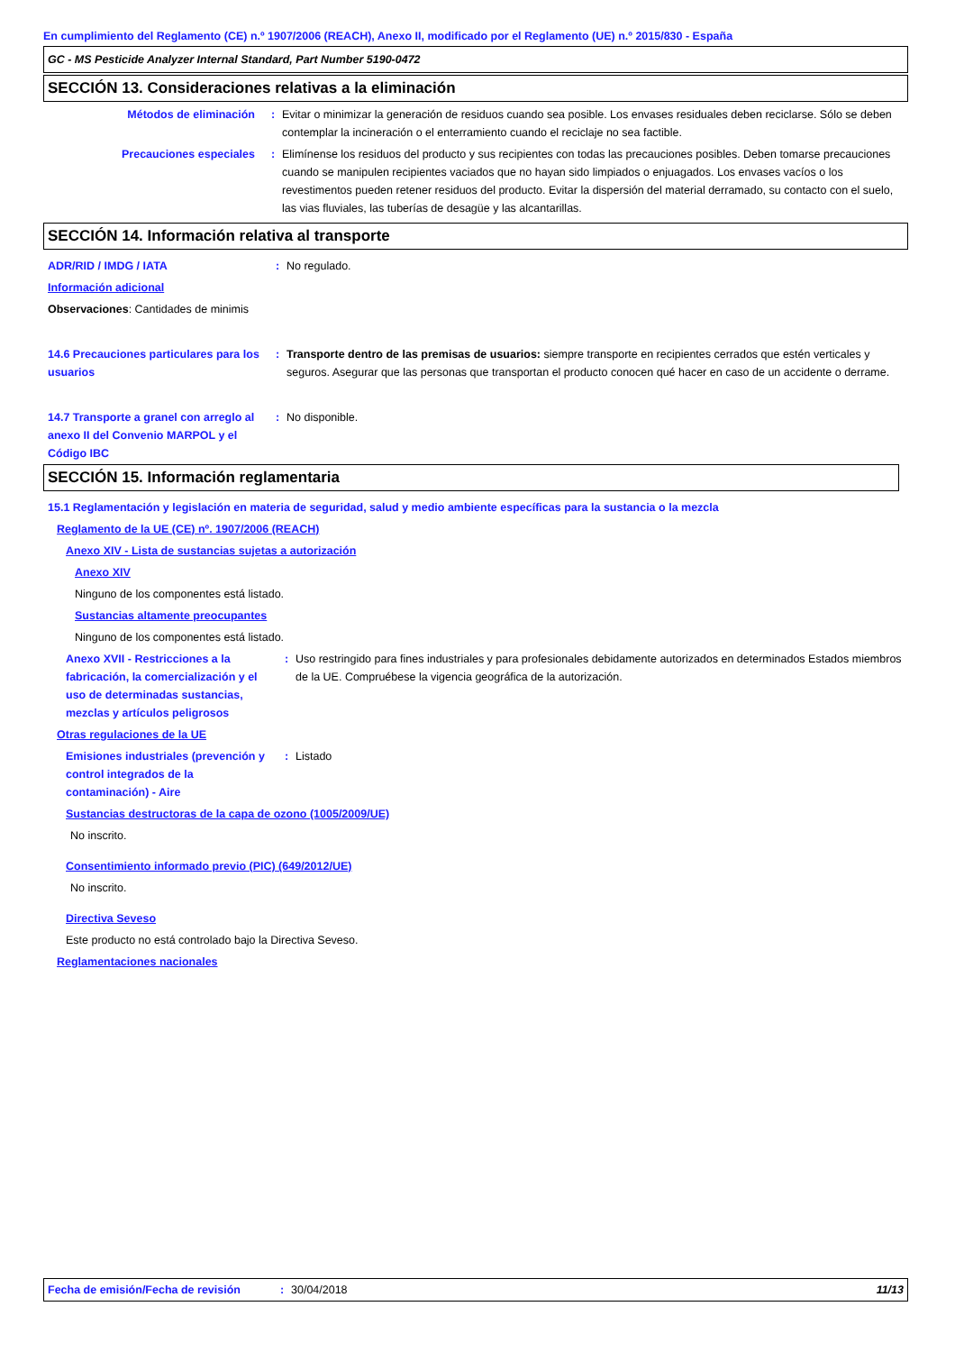En cumplimiento del Reglamento (CE) n.º 1907/2006 (REACH), Anexo II, modificado por el Reglamento (UE) n.º 2015/830 - España
GC - MS Pesticide Analyzer Internal Standard, Part Number 5190-0472
SECCIÓN 13. Consideraciones relativas a la eliminación
Métodos de eliminación : Evitar o minimizar la generación de residuos cuando sea posible. Los envases residuales deben reciclarse. Sólo se deben contemplar la incineración o el enterramiento cuando el reciclaje no sea factible.
Precauciones especiales : Elimínense los residuos del producto y sus recipientes con todas las precauciones posibles. Deben tomarse precauciones cuando se manipulen recipientes vaciados que no hayan sido limpiados o enjuagados. Los envases vacíos o los revestimentos pueden retener residuos del producto. Evitar la dispersión del material derramado, su contacto con el suelo, las vias fluviales, las tuberías de desagüe y las alcantarillas.
SECCIÓN 14. Información relativa al transporte
ADR/RID / IMDG / IATA : No regulado.
Información adicional
Observaciones: Cantidades de minimis
14.6 Precauciones particulares para los usuarios
: Transporte dentro de las premisas de usuarios: siempre transporte en recipientes cerrados que estén verticales y seguros. Asegurar que las personas que transportan el producto conocen qué hacer en caso de un accidente o derrame.
14.7 Transporte a granel con arreglo al anexo II del Convenio MARPOL y el Código IBC
: No disponible.
SECCIÓN 15. Información reglamentaria
15.1 Reglamentación y legislación en materia de seguridad, salud y medio ambiente específicas para la sustancia o la mezcla
Reglamento de la UE (CE) nº. 1907/2006 (REACH)
Anexo XIV - Lista de sustancias sujetas a autorización
Anexo XIV
Ninguno de los componentes está listado.
Sustancias altamente preocupantes
Ninguno de los componentes está listado.
Anexo XVII - Restricciones a la fabricación, la comercialización y el uso de determinadas sustancias, mezclas y artículos peligrosos
: Uso restringido para fines industriales y para profesionales debidamente autorizados en determinados Estados miembros de la UE. Compruébese la vigencia geográfica de la autorización.
Otras regulaciones de la UE
Emisiones industriales (prevención y control integrados de la contaminación) - Aire
: Listado
Sustancias destructoras de la capa de ozono (1005/2009/UE)
No inscrito.
Consentimiento informado previo (PIC) (649/2012/UE)
No inscrito.
Directiva Seveso
Este producto no está controlado bajo la Directiva Seveso.
Reglamentaciones nacionales
Fecha de emisión/Fecha de revisión
: 30/04/2018 11/13